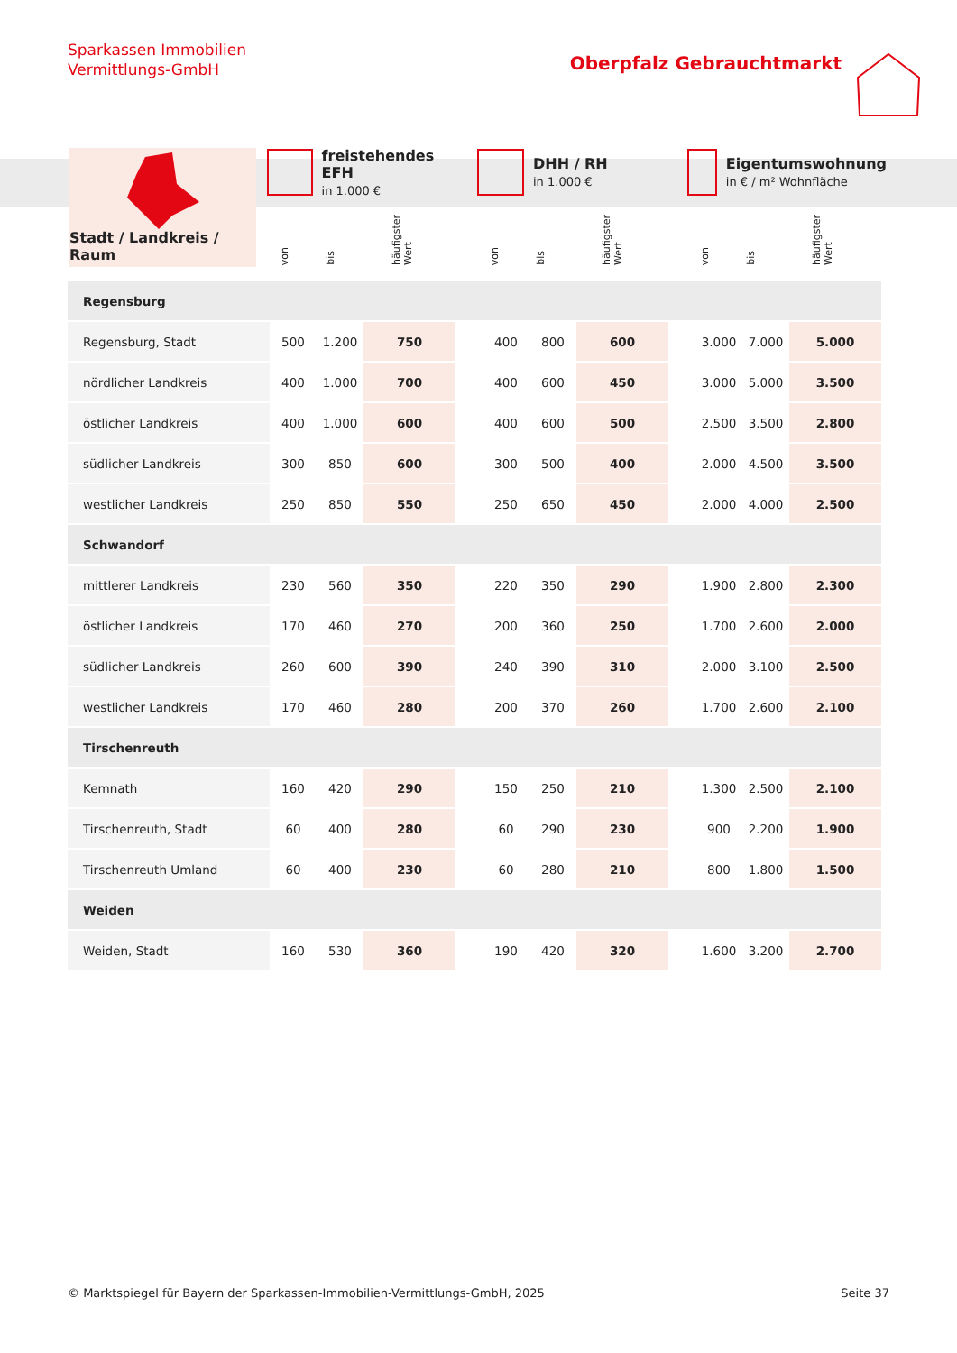Sparkassen Immobilien
Vermittlungs-GmbH
Oberpfalz Gebrauchtmarkt
Stadt / Landkreis / Raum
freistehendes EFH
in 1.000 €
von
bis
häufigster
Wert
DHH / RH
in 1.000 €
von
bis
häufigster
Wert
Eigentumswohnung
in € / m² Wohnfläche
von
bis
häufigster
Wert
| Regensburg | | | | | | | | | | | |
| Regensburg, Stadt | 500 | 1.200 | 750 | | 400 | 800 | 600 | | 3.000 | 7.000 | 5.000 |
| nördlicher Landkreis | 400 | 1.000 | 700 | | 400 | 600 | 450 | | 3.000 | 5.000 | 3.500 |
| östlicher Landkreis | 400 | 1.000 | 600 | | 400 | 600 | 500 | | 2.500 | 3.500 | 2.800 |
| südlicher Landkreis | 300 | 850 | 600 | | 300 | 500 | 400 | | 2.000 | 4.500 | 3.500 |
| westlicher Landkreis | 250 | 850 | 550 | | 250 | 650 | 450 | | 2.000 | 4.000 | 2.500 |
| Schwandorf | | | | | | | | | | | |
| mittlerer Landkreis | 230 | 560 | 350 | | 220 | 350 | 290 | | 1.900 | 2.800 | 2.300 |
| östlicher Landkreis | 170 | 460 | 270 | | 200 | 360 | 250 | | 1.700 | 2.600 | 2.000 |
| südlicher Landkreis | 260 | 600 | 390 | | 240 | 390 | 310 | | 2.000 | 3.100 | 2.500 |
| westlicher Landkreis | 170 | 460 | 280 | | 200 | 370 | 260 | | 1.700 | 2.600 | 2.100 |
| Tirschenreuth | | | | | | | | | | | |
| Kemnath | 160 | 420 | 290 | | 150 | 250 | 210 | | 1.300 | 2.500 | 2.100 |
| Tirschenreuth, Stadt | 60 | 400 | 280 | | 60 | 290 | 230 | | 900 | 2.200 | 1.900 |
| Tirschenreuth Umland | 60 | 400 | 230 | | 60 | 280 | 210 | | 800 | 1.800 | 1.500 |
| Weiden | | | | | | | | | | | |
| Weiden, Stadt | 160 | 530 | 360 | | 190 | 420 | 320 | | 1.600 | 3.200 | 2.700 |
© Marktspiegel für Bayern der Sparkassen-Immobilien-Vermittlungs-GmbH, 2025 Seite 37